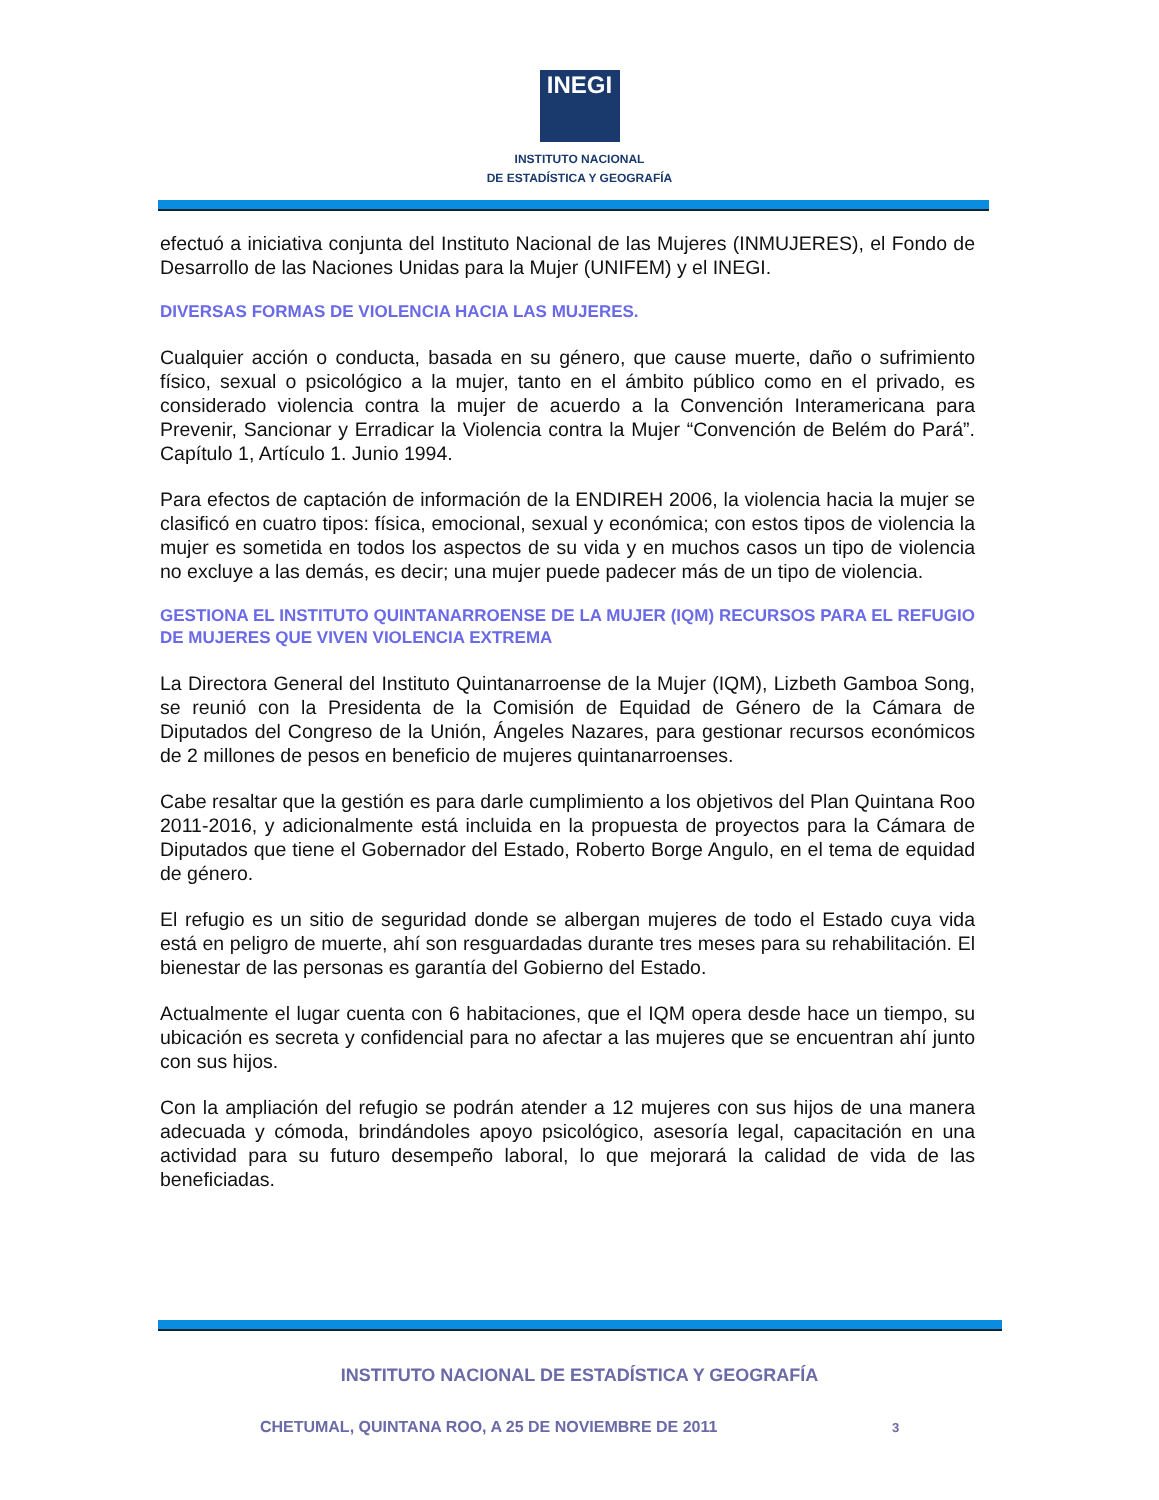INEGI
INSTITUTO NACIONAL
DE ESTADÍSTICA Y GEOGRAFÍA
efectuó a iniciativa conjunta del Instituto Nacional de las Mujeres (INMUJERES), el Fondo de Desarrollo de las Naciones Unidas para la Mujer (UNIFEM) y el INEGI.
DIVERSAS FORMAS DE VIOLENCIA HACIA LAS MUJERES.
Cualquier acción o conducta, basada en su género, que cause muerte, daño o sufrimiento físico, sexual o psicológico a la mujer, tanto en el ámbito público como en el privado, es considerado violencia contra la mujer de acuerdo a la Convención Interamericana para Prevenir, Sancionar y Erradicar la Violencia contra la Mujer “Convención de Belém do Pará”. Capítulo 1, Artículo 1. Junio 1994.
Para efectos de captación de información de la ENDIREH 2006, la violencia hacia la mujer se clasificó en cuatro tipos: física, emocional, sexual y económica; con estos tipos de violencia la mujer es sometida en todos los aspectos de su vida y en muchos casos un tipo de violencia no excluye a las demás, es decir; una mujer puede padecer más de un tipo de violencia.
GESTIONA EL INSTITUTO QUINTANARROENSE DE LA MUJER (IQM) RECURSOS PARA EL REFUGIO DE MUJERES QUE VIVEN VIOLENCIA EXTREMA
La Directora General del Instituto Quintanarroense de la Mujer (IQM), Lizbeth Gamboa Song, se reunió con la Presidenta de la Comisión de Equidad de Género de la Cámara de Diputados del Congreso de la Unión, Ángeles Nazares, para gestionar recursos económicos de 2 millones de pesos en beneficio de mujeres quintanarroenses.
Cabe resaltar que la gestión es para darle cumplimiento a los objetivos del Plan Quintana Roo 2011-2016, y adicionalmente está incluida en la propuesta de proyectos para la Cámara de Diputados que tiene el Gobernador del Estado, Roberto Borge Angulo, en el tema de equidad de género.
El refugio es un sitio de seguridad donde se albergan mujeres de todo el Estado cuya vida está en peligro de muerte, ahí son resguardadas durante tres meses para su rehabilitación. El bienestar de las personas es garantía del Gobierno del Estado.
Actualmente el lugar cuenta con 6 habitaciones, que el IQM opera desde hace un tiempo, su ubicación es secreta y confidencial para no afectar a las mujeres que se encuentran ahí junto con sus hijos.
Con la ampliación del refugio se podrán atender a 12 mujeres con sus hijos de una manera adecuada y cómoda, brindándoles apoyo psicológico, asesoría legal, capacitación en una actividad para su futuro desempeño laboral, lo que mejorará la calidad de vida de las beneficiadas.
INSTITUTO NACIONAL DE ESTADÍSTICA Y GEOGRAFÍA
CHETUMAL, QUINTANA ROO, A 25 DE NOVIEMBRE DE 2011 3